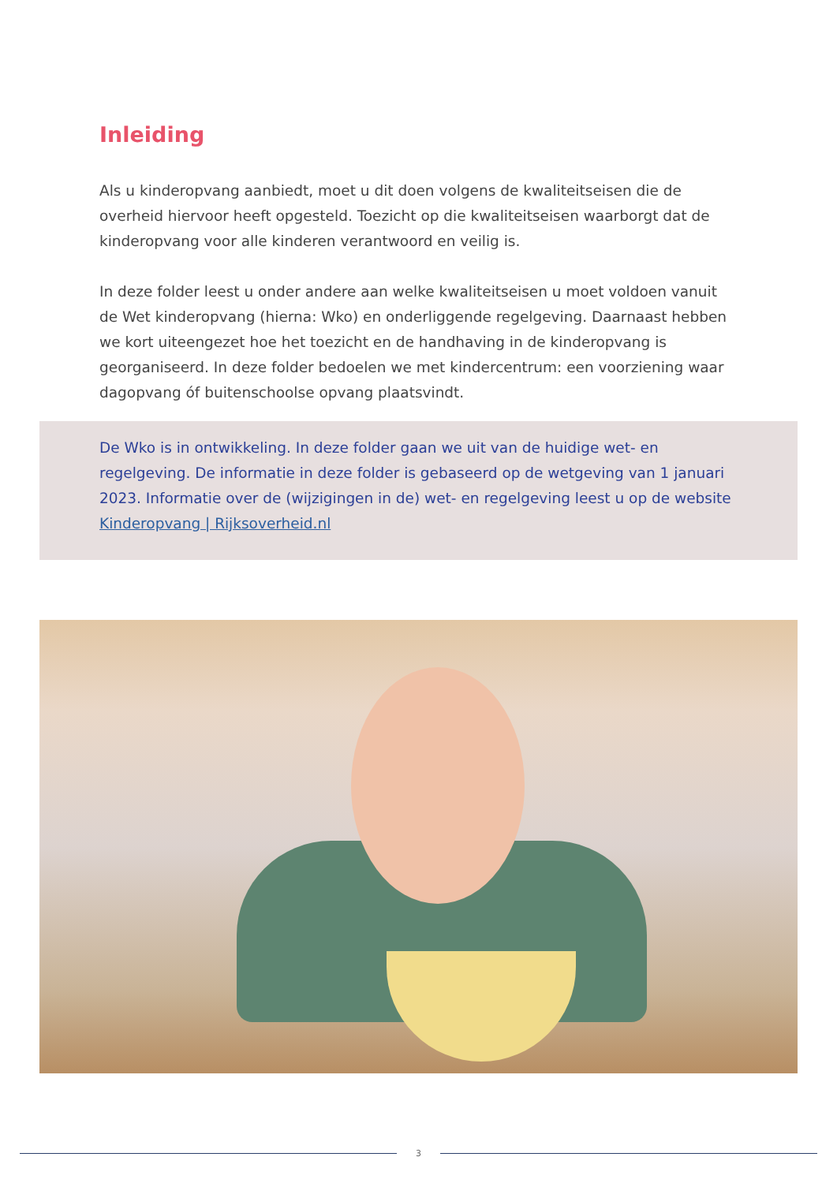Inleiding
Als u kinderopvang aanbiedt, moet u dit doen volgens de kwaliteitseisen die de overheid hiervoor heeft opgesteld. Toezicht op die kwaliteitseisen waarborgt dat de kinderopvang voor alle kinderen verantwoord en veilig is.
In deze folder leest u onder andere aan welke kwaliteitseisen u moet voldoen vanuit de Wet kinderopvang (hierna: Wko) en onderliggende regelgeving. Daarnaast hebben we kort uiteengezet hoe het toezicht en de handhaving in de kinderopvang is georganiseerd. In deze folder bedoelen we met kindercentrum: een voorziening waar dagopvang óf buitenschoolse opvang plaatsvindt.
De Wko is in ontwikkeling. In deze folder gaan we uit van de huidige wet- en regelgeving. De informatie in deze folder is gebaseerd op de wetgeving van 1 januari 2023. Informatie over de (wijzigingen in de) wet- en regelgeving leest u op de website Kinderopvang | Rijksoverheid.nl
3